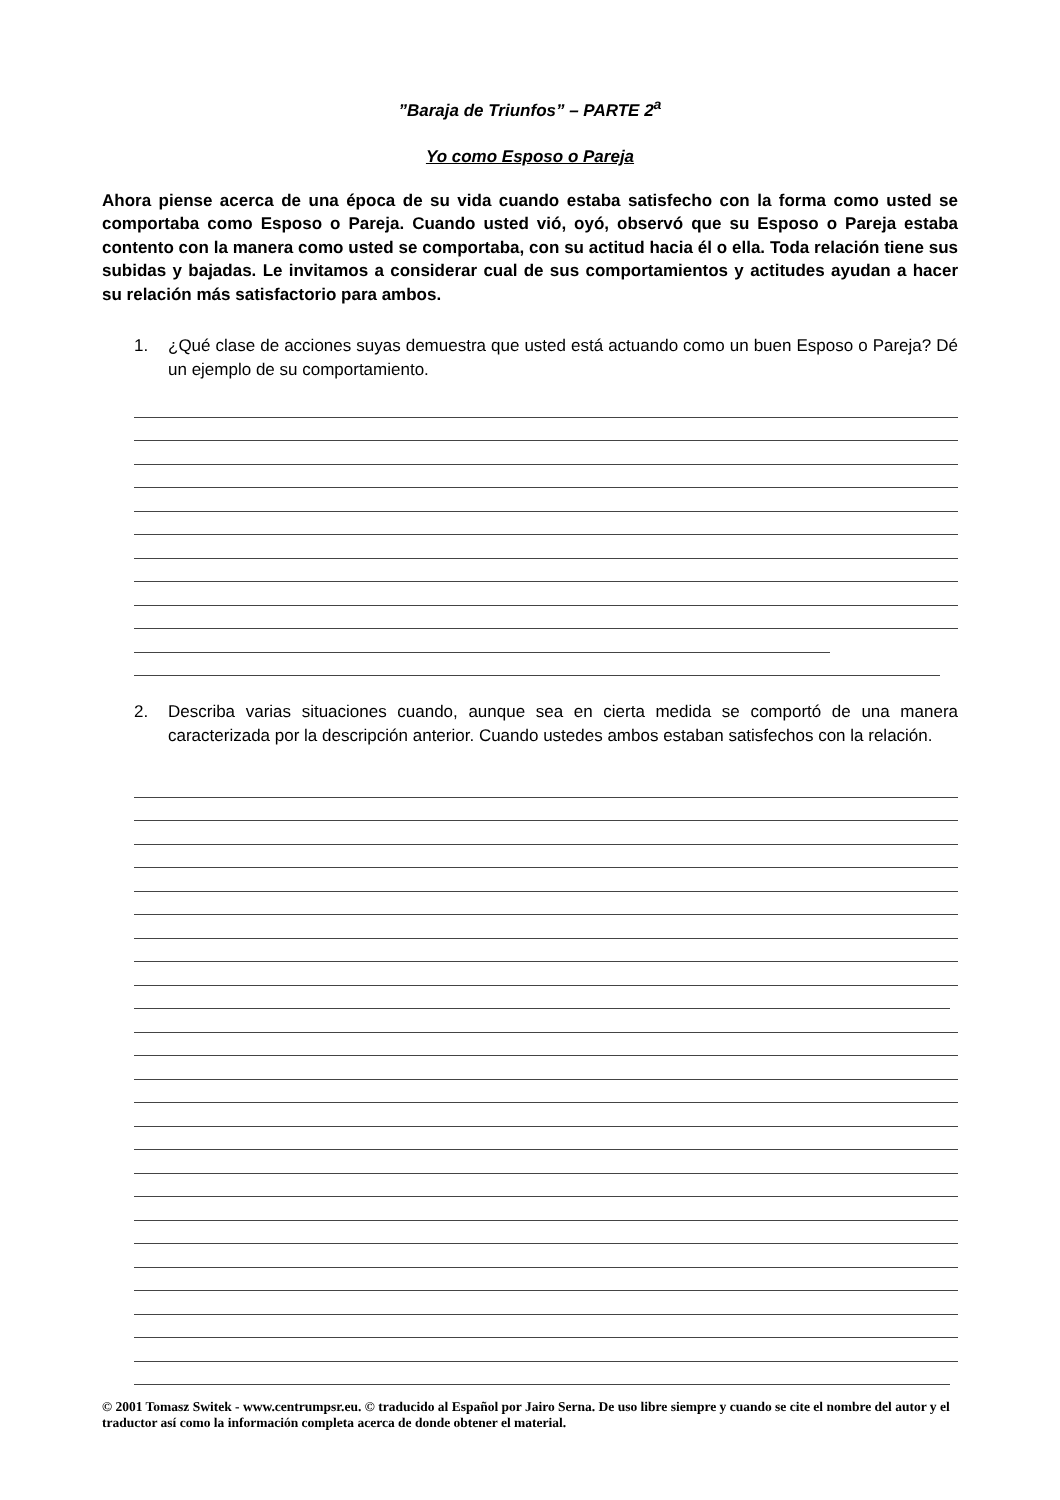”Baraja de Triunfos” – PARTE 2<sup>a</sup>
Yo como Esposo o Pareja
Ahora piense acerca de una época de su vida cuando estaba satisfecho con la forma como usted se comportaba como Esposo o Pareja. Cuando usted vió, oyó, observó que su Esposo o Pareja estaba contento con la manera como usted se comportaba, con su actitud hacia él o ella. Toda relación tiene sus subidas y bajadas. Le invitamos a considerar cual de sus comportamientos y actitudes ayudan a hacer su relación más satisfactorio para ambos.
1. ¿Qué clase de acciones suyas demuestra que usted está actuando como un buen Esposo o Pareja? Dé un ejemplo de su comportamiento.
2. Describa varias situaciones cuando, aunque sea en cierta medida se comportó de una manera caracterizada por la descripción anterior. Cuando ustedes ambos estaban satisfechos con la relación.
© 2001 Tomasz Switek - www.centrumpsr.eu. © traducido al Español por Jairo Serna. De uso libre siempre y cuando se cite el nombre del autor y el traductor así como la información completa acerca de donde obtener el material.